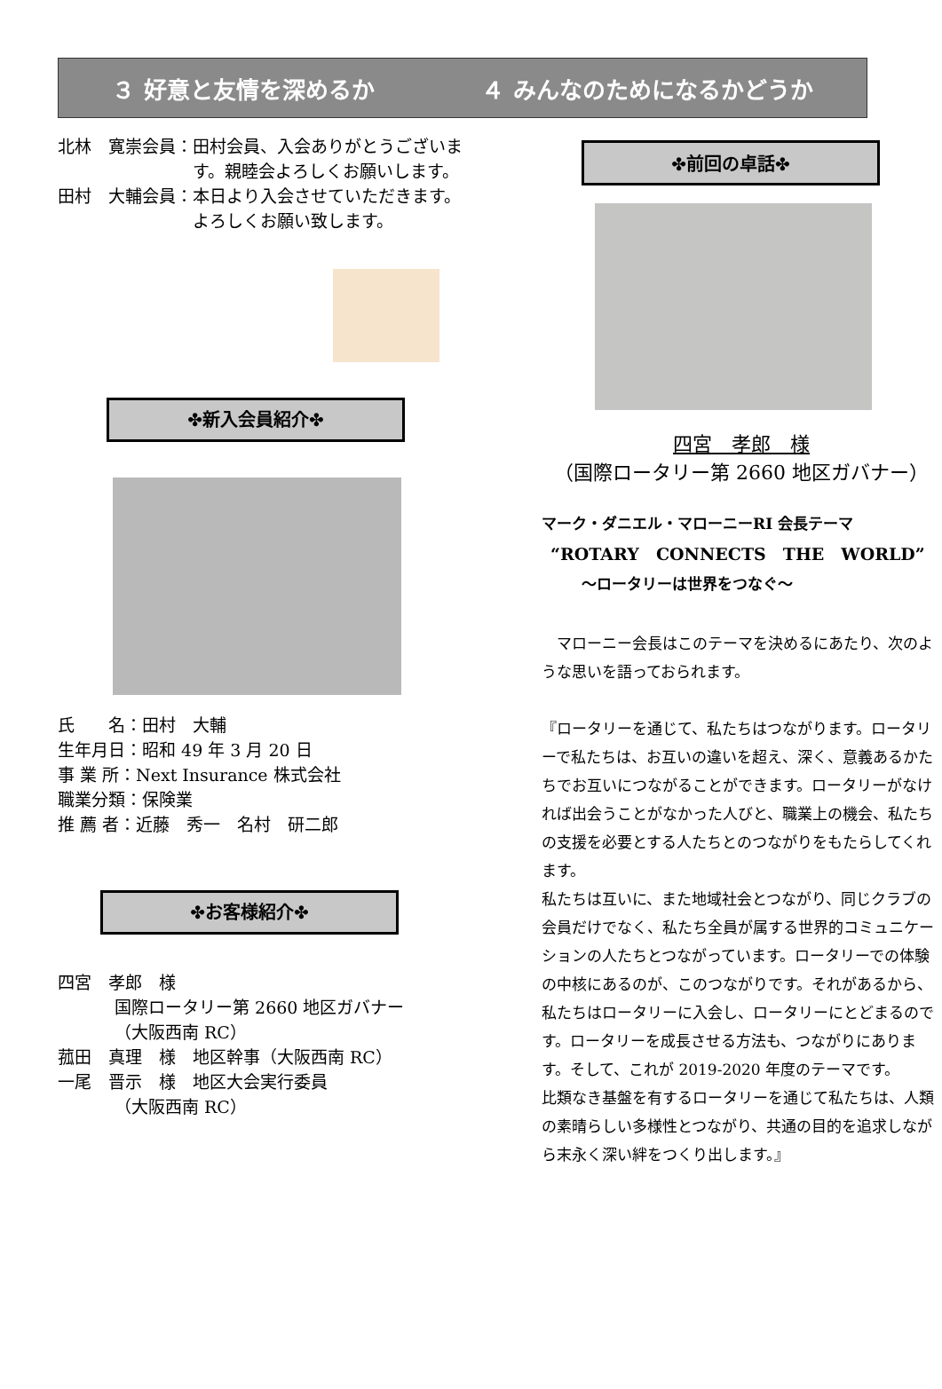３ 好意と友情を深めるか ４ みんなのためになるかどうか
北林　寛崇会員： 田村会員、入会ありがとうございます。親睦会よろしくお願いします。
田村　大輔会員： 本日より入会させていただきます。よろしくお願い致します。
✤新入会員紹介✤
氏　　名：田村　大輔
生年月日：昭和 49 年 3 月 20 日
事 業 所：Next Insurance 株式会社
職業分類：保険業
推 薦 者：近藤　秀一　名村　研二郎
✤お客様紹介✤
四宮　孝郎　様
国際ロータリー第 2660 地区ガバナー
（大阪西南 RC）
菰田　真理　様　地区幹事（大阪西南 RC）
一尾　晋示　様　地区大会実行委員
（大阪西南 RC）
✤前回の卓話✤
四宮　孝郎　様
（国際ロータリー第 2660 地区ガバナー）
マーク・ダニエル・マローニーRI 会長テーマ
“ROTARY　CONNECTS　THE　WORLD”
～ロータリーは世界をつなぐ～
　マローニー会長はこのテーマを決めるにあたり、次のような思いを語っておられます。
『ロータリーを通じて、私たちはつながります。ロータリーで私たちは、お互いの違いを超え、深く、意義あるかたちでお互いにつながることができます。ロータリーがなければ出会うことがなかった人びと、職業上の機会、私たちの支援を必要とする人たちとのつながりをもたらしてくれます。
私たちは互いに、また地域社会とつながり、同じクラブの会員だけでなく、私たち全員が属する世界的コミュニケーションの人たちとつながっています。ロータリーでの体験の中核にあるのが、このつながりです。それがあるから、私たちはロータリーに入会し、ロータリーにとどまるのです。ロータリーを成長させる方法も、つながりにあります。そして、これが 2019-2020 年度のテーマです。
比類なき基盤を有するロータリーを通じて私たちは、人類の素晴らしい多様性とつながり、共通の目的を追求しながら末永く深い絆をつくり出します。』